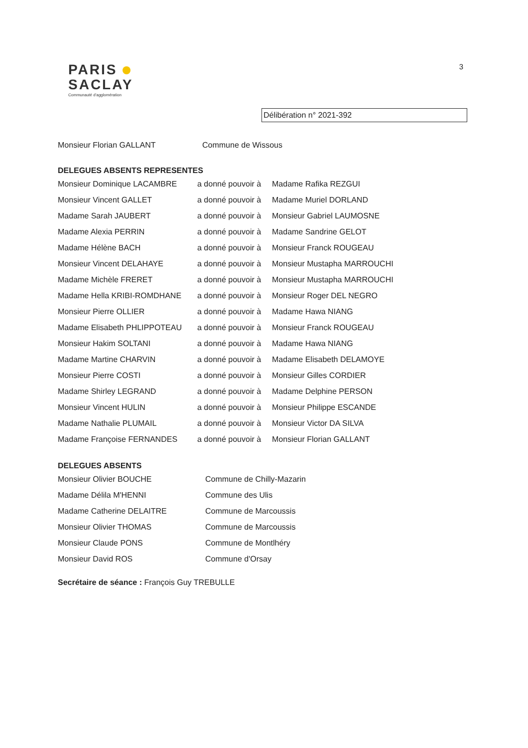PARIS
SACLAY
Communauté d'agglomération
3
Délibération n° 2021-392
| Monsieur Florian GALLANT | Commune de Wissous |
DELEGUES ABSENTS REPRESENTES
| Monsieur Dominique LACAMBRE | a donné pouvoir à | Madame Rafika REZGUI |
| Monsieur Vincent GALLET | a donné pouvoir à | Madame Muriel DORLAND |
| Madame Sarah JAUBERT | a donné pouvoir à | Monsieur Gabriel LAUMOSNE |
| Madame Alexia PERRIN | a donné pouvoir à | Madame Sandrine GELOT |
| Madame Hélène BACH | a donné pouvoir à | Monsieur Franck ROUGEAU |
| Monsieur Vincent DELAHAYE | a donné pouvoir à | Monsieur Mustapha MARROUCHI |
| Madame Michèle FRERET | a donné pouvoir à | Monsieur Mustapha MARROUCHI |
| Madame Hella KRIBI-ROMDHANE | a donné pouvoir à | Monsieur Roger DEL NEGRO |
| Monsieur Pierre OLLIER | a donné pouvoir à | Madame Hawa NIANG |
| Madame Elisabeth PHLIPPOTEAU | a donné pouvoir à | Monsieur Franck ROUGEAU |
| Monsieur Hakim SOLTANI | a donné pouvoir à | Madame Hawa NIANG |
| Madame Martine CHARVIN | a donné pouvoir à | Madame Elisabeth DELAMOYE |
| Monsieur Pierre COSTI | a donné pouvoir à | Monsieur Gilles CORDIER |
| Madame Shirley LEGRAND | a donné pouvoir à | Madame Delphine PERSON |
| Monsieur Vincent HULIN | a donné pouvoir à | Monsieur Philippe ESCANDE |
| Madame Nathalie PLUMAIL | a donné pouvoir à | Monsieur Victor DA SILVA |
| Madame Françoise FERNANDES | a donné pouvoir à | Monsieur Florian GALLANT |
DELEGUES ABSENTS
| Monsieur Olivier BOUCHE | Commune de Chilly-Mazarin |
| Madame Délila M'HENNI | Commune des Ulis |
| Madame Catherine DELAITRE | Commune de Marcoussis |
| Monsieur Olivier THOMAS | Commune de Marcoussis |
| Monsieur Claude PONS | Commune de Montlhéry |
| Monsieur David ROS | Commune d'Orsay |
Secrétaire de séance : François Guy TREBULLE